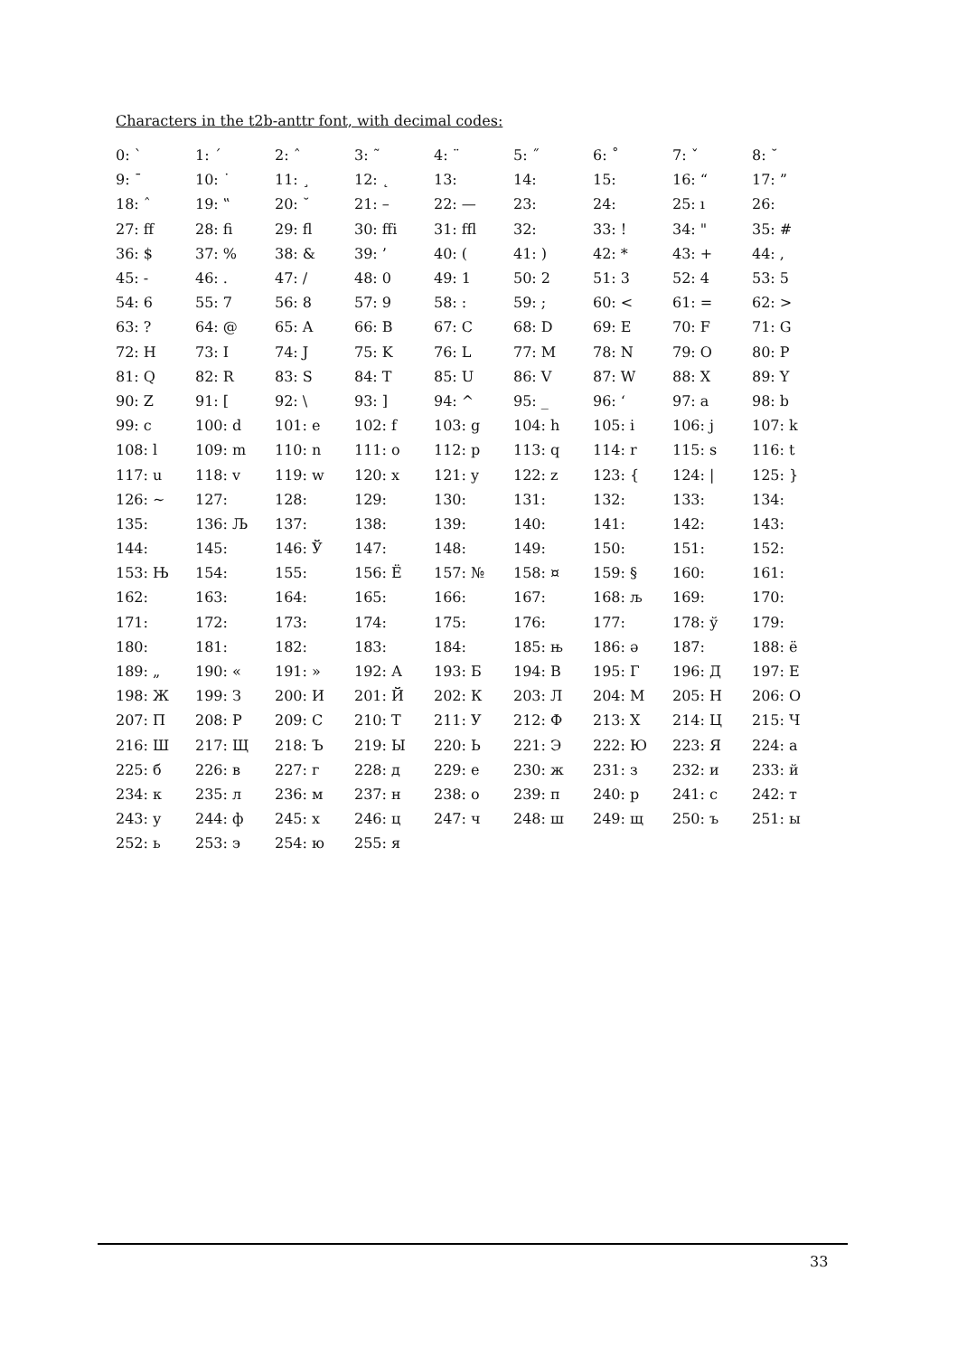Characters in the t2b-anttr font, with decimal codes:
| 0: ` | 1: ´ | 2: ˆ | 3: ˜ | 4: ¨ | 5: ˝ | 6: ˚ | 7: ˇ | 8: ˘ |
| 9: ¯ | 10: ˙ | 11: ¸ | 12: ˛ | 13: | 14: | 15: | 16: “ | 17: ” |
| 18: ˆ | 19: ‟ | 20: ˘ | 21: – | 22: — | 23: | 24: | 25: ı | 26: |
| 27: ff | 28: fi | 29: fl | 30: ffi | 31: ffl | 32: | 33: ! | 34: " | 35: # |
| 36: $ | 37: % | 38: & | 39: ’ | 40: ( | 41: ) | 42: * | 43: + | 44: , |
| 45: - | 46: . | 47: / | 48: 0 | 49: 1 | 50: 2 | 51: 3 | 52: 4 | 53: 5 |
| 54: 6 | 55: 7 | 56: 8 | 57: 9 | 58: : | 59: ; | 60: < | 61: = | 62: > |
| 63: ? | 64: @ | 65: A | 66: B | 67: C | 68: D | 69: E | 70: F | 71: G |
| 72: H | 73: I | 74: J | 75: K | 76: L | 77: M | 78: N | 79: O | 80: P |
| 81: Q | 82: R | 83: S | 84: T | 85: U | 86: V | 87: W | 88: X | 89: Y |
| 90: Z | 91: [ | 92: \ | 93: ] | 94: ^ | 95: _ | 96: ‘ | 97: a | 98: b |
| 99: c | 100: d | 101: e | 102: f | 103: g | 104: h | 105: i | 106: j | 107: k |
| 108: l | 109: m | 110: n | 111: o | 112: p | 113: q | 114: r | 115: s | 116: t |
| 117: u | 118: v | 119: w | 120: x | 121: y | 122: z | 123: { | 124: / | 125: } |
| 126: ~ | 127: | 128: | 129: | 130: | 131: | 132: | 133: | 134: |
| 135: | 136: Љ | 137: | 138: | 139: | 140: | 141: | 142: | 143: |
| 144: | 145: | 146: Ў | 147: | 148: | 149: | 150: | 151: | 152: |
| 153: Њ | 154: | 155: | 156: Ё | 157: № | 158: ¤ | 159: § | 160: | 161: |
| 162: | 163: | 164: | 165: | 166: | 167: | 168: љ | 169: | 170: |
| 171: | 172: | 173: | 174: | 175: | 176: | 177: | 178: ў | 179: |
| 180: | 181: | 182: | 183: | 184: | 185: њ | 186: ә | 187: | 188: ё |
| 189: „ | 190: « | 191: » | 192: А | 193: Б | 194: В | 195: Г | 196: Д | 197: Е |
| 198: Ж | 199: З | 200: И | 201: Й | 202: К | 203: Л | 204: М | 205: Н | 206: О |
| 207: П | 208: Р | 209: С | 210: Т | 211: У | 212: Ф | 213: Х | 214: Ц | 215: Ч |
| 216: Ш | 217: Щ | 218: Ъ | 219: Ы | 220: Ь | 221: Э | 222: Ю | 223: Я | 224: а |
| 225: б | 226: в | 227: г | 228: д | 229: е | 230: ж | 231: з | 232: и | 233: й |
| 234: к | 235: л | 236: м | 237: н | 238: о | 239: п | 240: р | 241: с | 242: т |
| 243: у | 244: ф | 245: х | 246: ц | 247: ч | 248: ш | 249: щ | 250: ъ | 251: ы |
| 252: ь | 253: э | 254: ю | 255: я | | | | | |
33